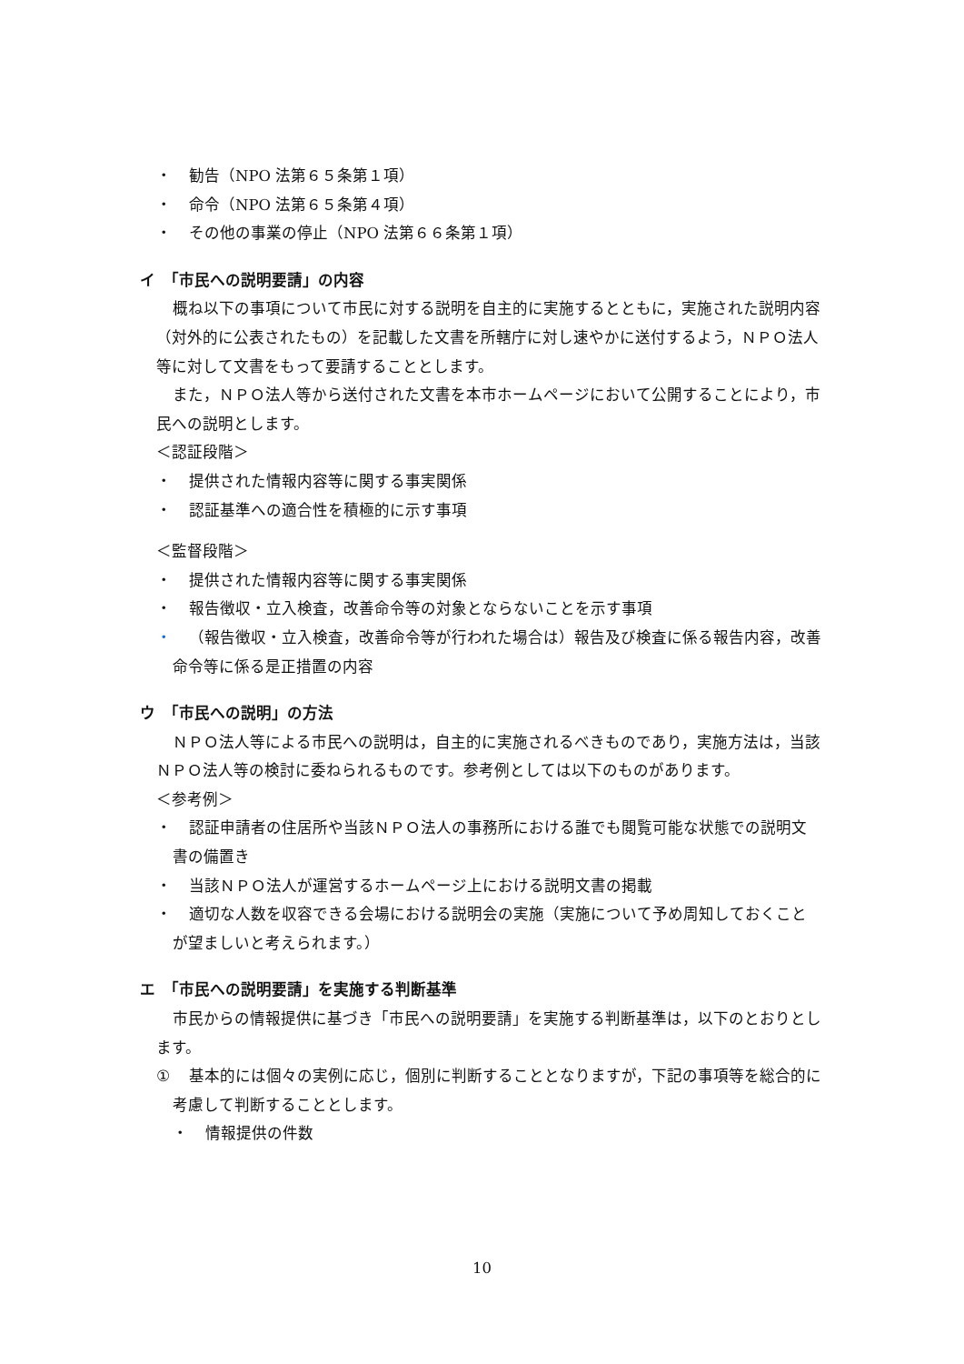・ 勧告（NPO 法第６５条第１項）
・ 命令（NPO 法第６５条第４項）
・ その他の事業の停止（NPO 法第６６条第１項）
イ　「市民への説明要請」の内容
概ね以下の事項について市民に対する説明を自主的に実施するとともに，実施された説明内容（対外的に公表されたもの）を記載した文書を所轄庁に対し速やかに送付するよう，ＮＰＯ法人等に対して文書をもって要請することとします。
また，ＮＰＯ法人等から送付された文書を本市ホームページにおいて公開することにより，市民への説明とします。
＜認証段階＞
・ 提供された情報内容等に関する事実関係
・ 認証基準への適合性を積極的に示す事項
＜監督段階＞
・ 提供された情報内容等に関する事実関係
・ 報告徴収・立入検査，改善命令等の対象とならないことを示す事項
・ （報告徴収・立入検査，改善命令等が行われた場合は）報告及び検査に係る報告内容，改善命令等に係る是正措置の内容
ウ　「市民への説明」の方法
ＮＰＯ法人等による市民への説明は，自主的に実施されるべきものであり，実施方法は，当該ＮＰＯ法人等の検討に委ねられるものです。参考例としては以下のものがあります。
＜参考例＞
・ 認証申請者の住居所や当該ＮＰＯ法人の事務所における誰でも閲覧可能な状態での説明文書の備置き
・ 当該ＮＰＯ法人が運営するホームページ上における説明文書の掲載
・ 適切な人数を収容できる会場における説明会の実施（実施について予め周知しておくことが望ましいと考えられます。）
エ　「市民への説明要請」を実施する判断基準
市民からの情報提供に基づき「市民への説明要請」を実施する判断基準は，以下のとおりとします。
① 基本的には個々の実例に応じ，個別に判断することとなりますが，下記の事項等を総合的に考慮して判断することとします。
・ 情報提供の件数
10